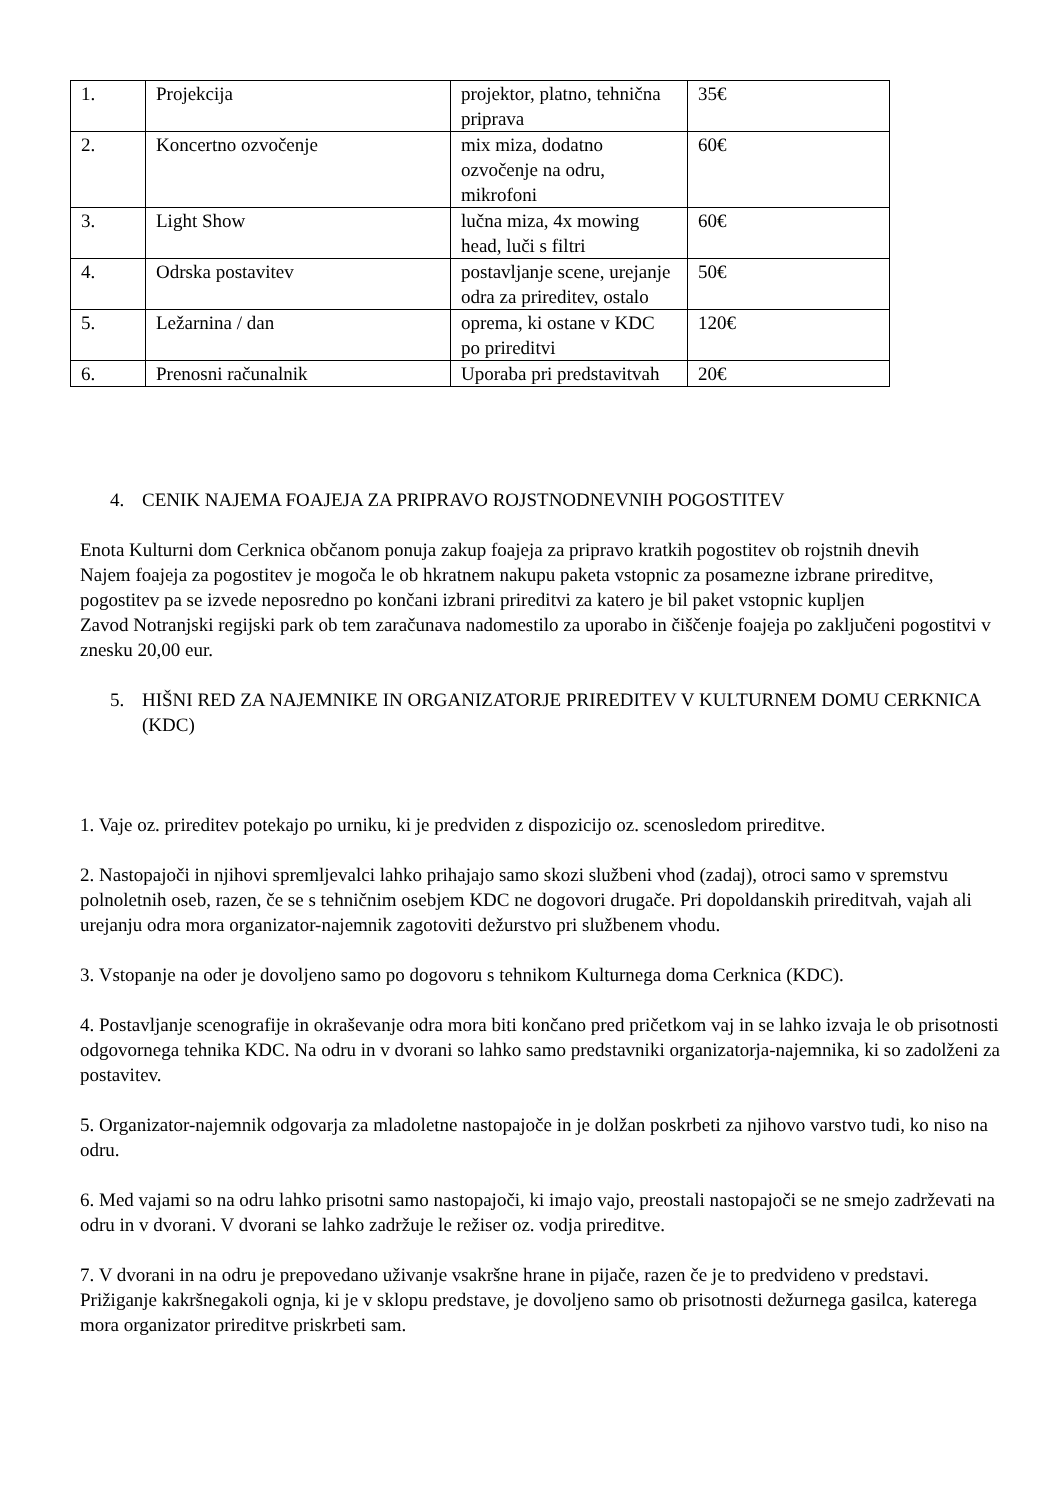| 1. | Projekcija | projektor, platno, tehnična priprava | 35€ |
| 2. | Koncertno ozvočenje | mix miza, dodatno ozvočenje na odru, mikrofoni | 60€ |
| 3. | Light Show | lučna miza, 4x mowing head, luči s filtri | 60€ |
| 4. | Odrska postavitev | postavljanje scene, urejanje odra za prireditev, ostalo | 50€ |
| 5. | Ležarnina / dan | oprema, ki ostane v KDC po prireditvi | 120€ |
| 6. | Prenosni računalnik | Uporaba pri predstavitvah | 20€ |
4. CENIK NAJEMA FOAJEJA ZA PRIPRAVO ROJSTNODNEVNIH POGOSTITEV
Enota Kulturni dom Cerknica občanom ponuja zakup foajeja za pripravo kratkih pogostitev ob rojstnih dnevih
Najem foajeja za pogostitev je mogoča le ob hkratnem nakupu paketa vstopnic za posamezne izbrane prireditve, pogostitev pa se izvede neposredno po končani izbrani prireditvi za katero je bil paket vstopnic kupljen
Zavod Notranjski regijski park ob tem zaračunava nadomestilo za uporabo in čiščenje foajeja po zaključeni pogostitvi v znesku 20,00 eur.
5. HIŠNI RED ZA NAJEMNIKE IN ORGANIZATORJE PRIREDITEV V KULTURNEM DOMU CERKNICA (KDC)
1. Vaje oz. prireditev potekajo po urniku, ki je predviden z dispozicijo oz. scenosledom prireditve.
2. Nastopajoči in njihovi spremljevalci lahko prihajajo samo skozi službeni vhod (zadaj), otroci samo v spremstvu polnoletnih oseb, razen, če se s tehničnim osebjem KDC ne dogovori drugače. Pri dopoldanskih prireditvah, vajah ali urejanju odra mora organizator-najemnik zagotoviti dežurstvo pri službenem vhodu.
3. Vstopanje na oder je dovoljeno samo po dogovoru s tehnikom Kulturnega doma Cerknica (KDC).
4. Postavljanje scenografije in okraševanje odra mora biti končano pred pričetkom vaj in se lahko izvaja le ob prisotnosti odgovornega tehnika KDC. Na odru in v dvorani so lahko samo predstavniki organizatorja-najemnika, ki so zadolženi za postavitev.
5. Organizator-najemnik odgovarja za mladoletne nastopajoče in je dolžan poskrbeti za njihovo varstvo tudi, ko niso na odru.
6. Med vajami so na odru lahko prisotni samo nastopajoči, ki imajo vajo, preostali nastopajoči se ne smejo zadrževati na odru in v dvorani. V dvorani se lahko zadržuje le režiser oz. vodja prireditve.
7. V dvorani in na odru je prepovedano uživanje vsakršne hrane in pijače, razen če je to predvideno v predstavi. Prižiganje kakršnegakoli ognja, ki je v sklopu predstave, je dovoljeno samo ob prisotnosti dežurnega gasilca, katerega mora organizator prireditve priskrbeti sam.